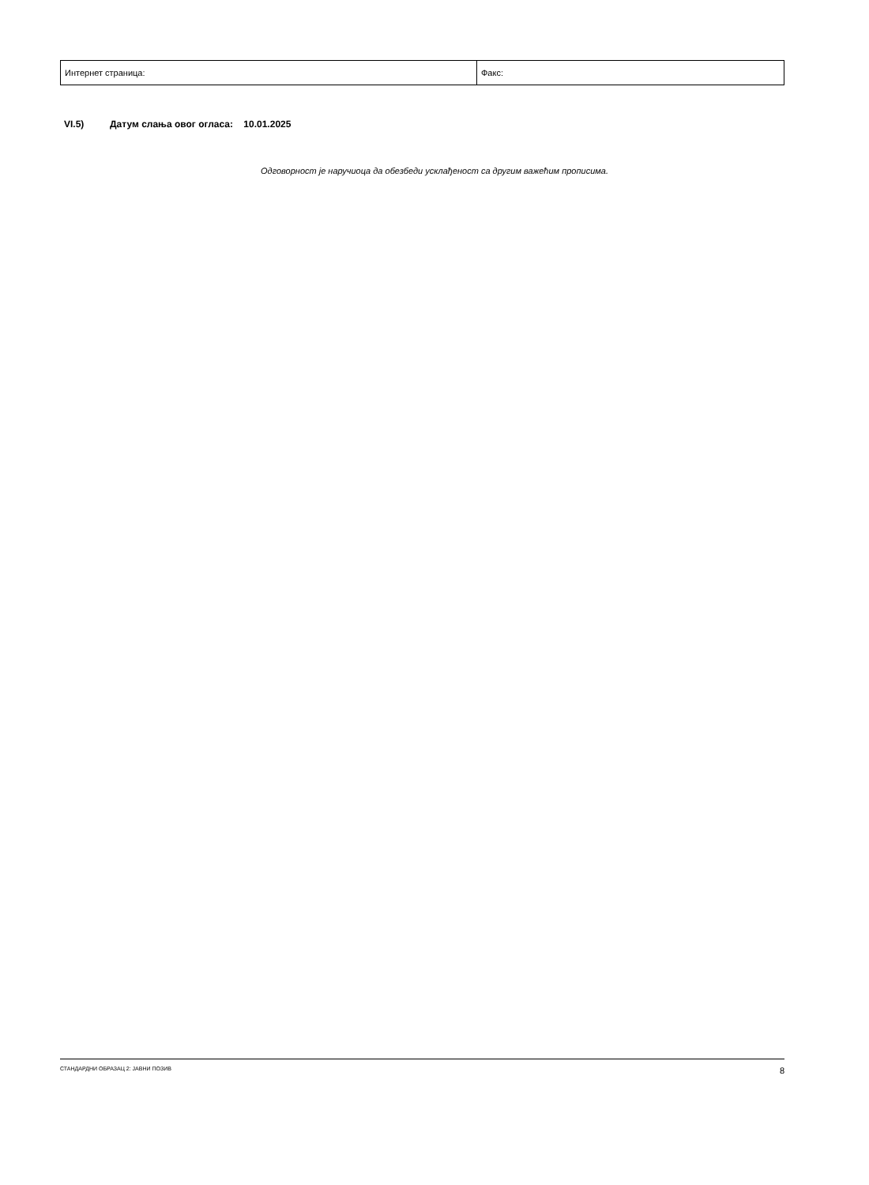| Интернет страница: | Факс: |
VI.5) Датум слања овог огласа: 10.01.2025
Одговорност је наручиоца да обезбеди усклађеност са другим важећим прописима.
СТАНДАРДНИ ОБРАЗАЦ 2: ЈАВНИ ПОЗИВ 8